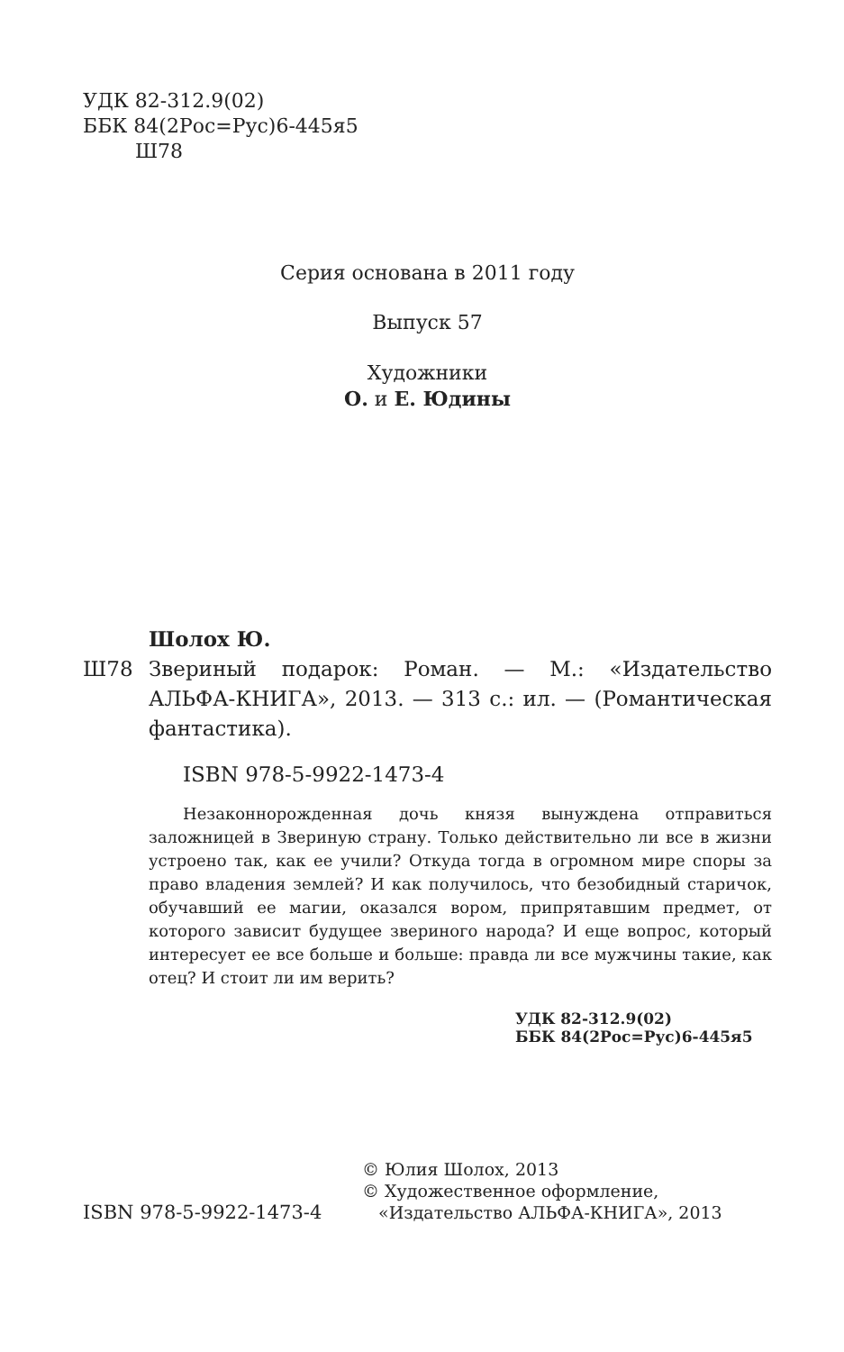УДК 82-312.9(02)
ББК 84(2Рос=Рус)6-445я5
Ш78
Серия основана в 2011 году
Выпуск 57
Художники
О. и Е. Юдины
Шолох Ю.
Ш78 Звериный подарок: Роман. — М.: «Издательство АЛЬФА-КНИГА», 2013. — 313 с.: ил. — (Романтическая фантастика).
ISBN 978-5-9922-1473-4
Незаконнорожденная дочь князя вынуждена отправиться заложницей в Звериную страну. Только действительно ли все в жизни устроено так, как ее учили? Откуда тогда в огромном мире споры за право владения землей? И как получилось, что безобидный старичок, обучавший ее магии, оказался вором, припрятавшим предмет, от которого зависит будущее звериного народа? И еще вопрос, который интересует ее все больше и больше: правда ли все мужчины такие, как отец? И стоит ли им верить?
УДК 82-312.9(02)
ББК 84(2Рос=Рус)6-445я5
ISBN 978-5-9922-1473-4
© Юлия Шолох, 2013
© Художественное оформление,
«Издательство АЛЬФА-КНИГА», 2013